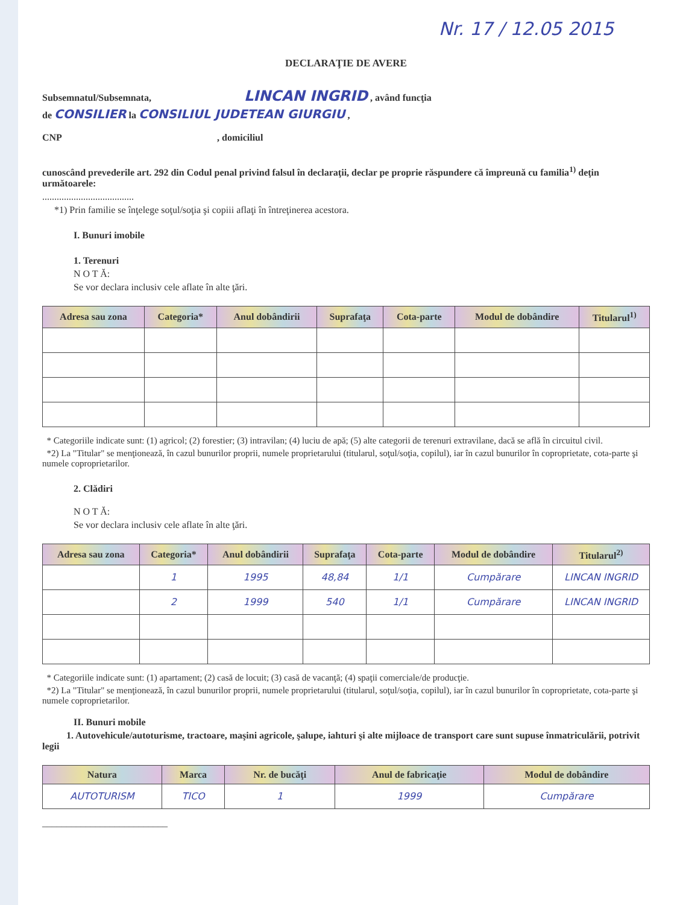Nr. 17 / 12.05 2015
DECLARAŢIE DE AVERE
Subsemnatul/Subsemnata, LINCAN INGRID , având funcţia
de CONSILIER la CONSILIUL JUDETEAN GIURGIU ,
CNP , domiciliul
cunoscând prevederile art. 292 din Codul penal privind falsul în declaraţii, declar pe proprie răspundere că împreună cu familia<sup>1)</sup> deţin următoarele:
......................................
*1) Prin familie se înţelege soţul/soţia şi copiii aflaţi în întreţinerea acestora.
I. Bunuri imobile
1. Terenuri
N O T Ă:
Se vor declara inclusiv cele aflate în alte ţări.
| Adresa sau zona | Categoria* | Anul dobândirii | Suprafaţa | Cota-parte | Modul de dobândire | Titularul<sup>1)</sup> |
| --- | --- | --- | --- | --- | --- | --- |
* Categoriile indicate sunt: (1) agricol; (2) forestier; (3) intravilan; (4) luciu de apă; (5) alte categorii de terenuri extravilane, dacă se află în circuitul civil.
*2) La "Titular" se menţionează, în cazul bunurilor proprii, numele proprietarului (titularul, soţul/soţia, copilul), iar în cazul bunurilor în coproprietate, cota-parte şi numele coproprietarilor.
2. Clădiri
N O T Ă:
Se vor declara inclusiv cele aflate în alte ţări.
| Adresa sau zona | Categoria* | Anul dobândirii | Suprafaţa | Cota-parte | Modul de dobândire | Titularul<sup>2)</sup> |
| --- | --- | --- | --- | --- | --- | --- |
| | 1 | 1995 | 48,84 | 1/1 | Cumpărare | LINCAN INGRID |
| | 2 | 1999 | 540 | 1/1 | Cumpărare | LINCAN INGRID |
* Categoriile indicate sunt: (1) apartament; (2) casă de locuit; (3) casă de vacanţă; (4) spaţii comerciale/de producţie.
*2) La "Titular" se menţionează, în cazul bunurilor proprii, numele proprietarului (titularul, soţul/soţia, copilul), iar în cazul bunurilor în coproprietate, cota-parte şi numele coproprietarilor.
II. Bunuri mobile
1. Autovehicule/autoturisme, tractoare, maşini agricole, şalupe, iahturi şi alte mijloace de transport care sunt supuse înmatriculării, potrivit legii
| Natura | Marca | Nr. de bucăţi | Anul de fabricaţie | Modul de dobândire |
| --- | --- | --- | --- | --- |
| AUTOTURISM | TICO | 1 | 1999 | Cumpărare |
__________________________